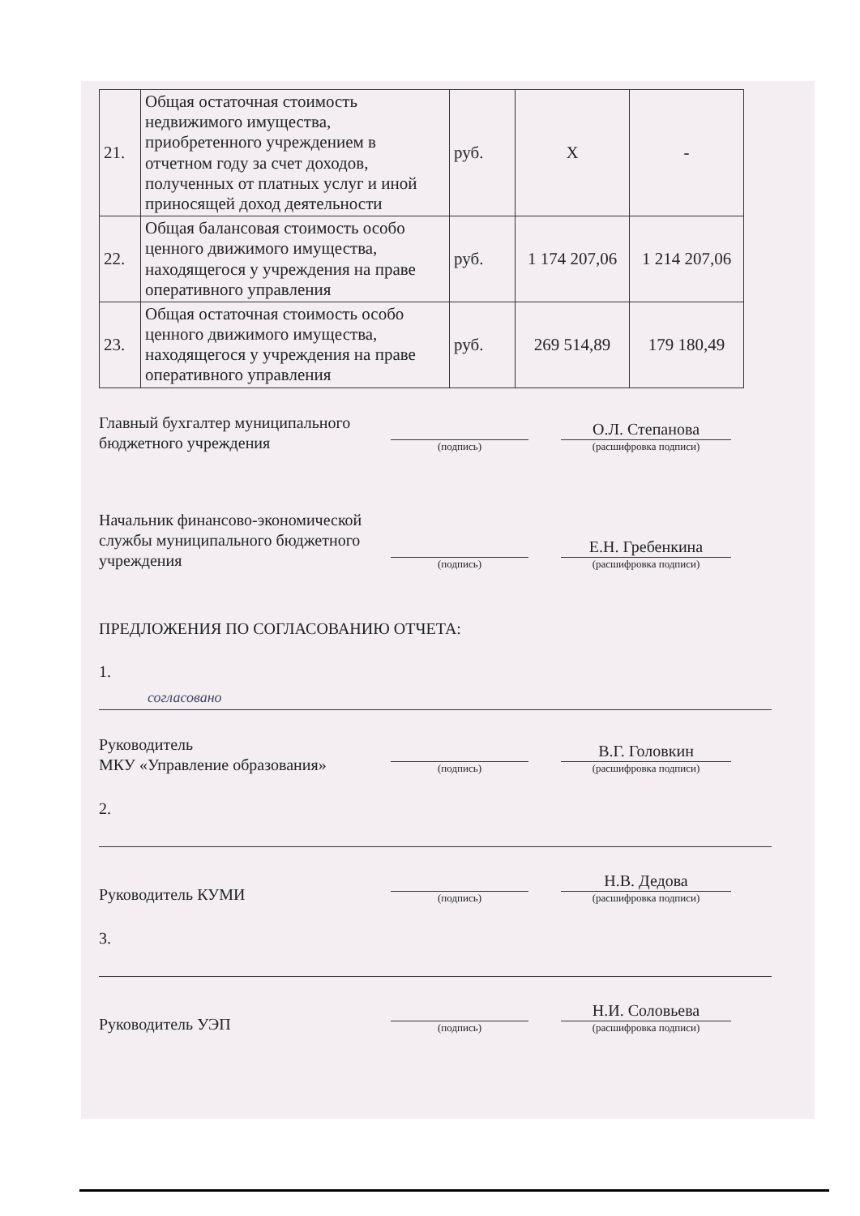| 21. | Общая остаточная стоимость недвижимого имущества, приобретенного учреждением в отчетном году за счет доходов, полученных от платных услуг и иной приносящей доход деятельности | руб. | Х | - |
| 22. | Общая балансовая стоимость особо ценного движимого имущества, находящегося у учреждения на праве оперативного управления | руб. | 1 174 207,06 | 1 214 207,06 |
| 23. | Общая остаточная стоимость особо ценного движимого имущества, находящегося у учреждения на праве оперативного управления | руб. | 269 514,89 | 179 180,49 |
Главный бухгалтер муниципального бюджетного учреждения
(подпись)
О.Л. Степанова
(расшифровка подписи)
Начальник финансово-экономической службы муниципального бюджетного учреждения
(подпись)
Е.Н. Гребенкина
(расшифровка подписи)
ПРЕДЛОЖЕНИЯ ПО СОГЛАСОВАНИЮ ОТЧЕТА:
1.
согласовано
Руководитель
МКУ «Управление образования»
(подпись)
В.Г. Головкин
(расшифровка подписи)
2.
Руководитель КУМИ
(подпись)
Н.В. Дедова
(расшифровка подписи)
3.
Руководитель УЭП
(подпись)
Н.И. Соловьева
(расшифровка подписи)